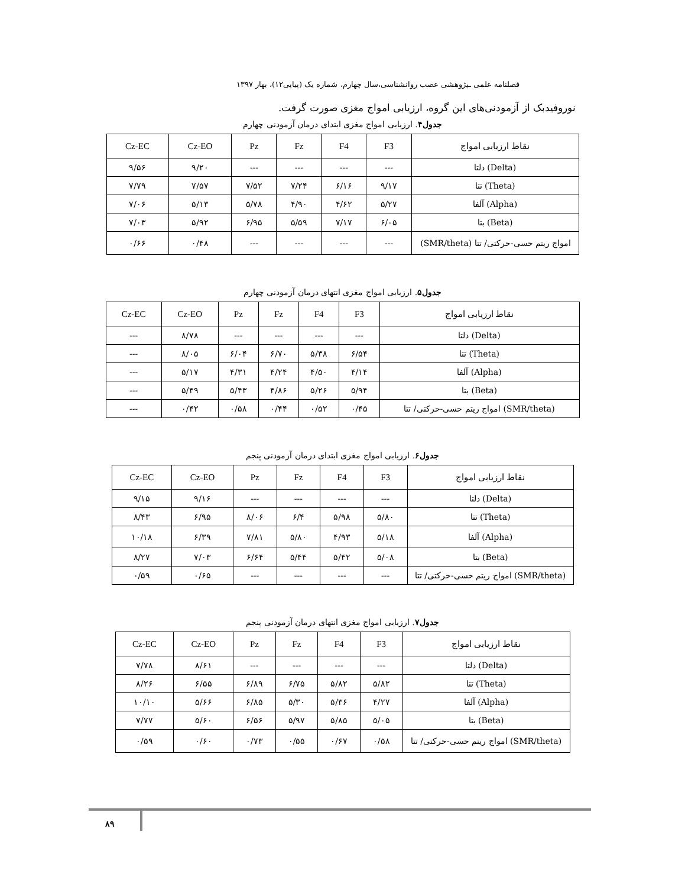فصلنامه علمی ـپژوهشی عصب روانشناسی،سال چهارم، شماره یک (پیاپی۱۲)، بهار ۱۳۹۷
نوروفیدبک از آزمودنی‌های این گروه، ارزیابی امواج مغزی صورت گرفت.
جدول۴. ارزیابی امواج مغزی ابتدای درمان آزمودنی چهارم
| Cz-EC | Cz-EO | Pz | Fz | F4 | F3 | نقاط ارزیابی امواج |
| --- | --- | --- | --- | --- | --- | --- |
| ۹/۵۶ | ۹/۲۰ | --- | --- | --- | --- | دلتا (Delta) |
| ۷/۷۹ | ۷/۵۷ | ۷/۵۲ | ۷/۲۴ | ۶/۱۶ | ۹/۱۷ | تتا (Theta) |
| ۷/۰۶ | ۵/۱۳ | ۵/۷۸ | ۴/۹۰ | ۴/۶۲ | ۵/۲۷ | آلفا (Alpha) |
| ۷/۰۳ | ۵/۹۲ | ۶/۹۵ | ۵/۵۹ | ۷/۱۷ | ۶/۰۵ | بتا (Beta) |
| ۰/۶۶ | ۰/۴۸ | --- | --- | --- | --- | امواج ریتم حسی-حرکتی/ تتا (SMR/theta) |
جدول۵. ارزیابی امواج مغزی انتهای درمان آزمودنی چهارم
| Cz-EC | Cz-EO | Pz | Fz | F4 | F3 | نقاط ارزیابی امواج |
| --- | --- | --- | --- | --- | --- | --- |
| --- | ۸/۷۸ | --- | --- | --- | --- | دلتا (Delta) |
| --- | ۸/۰۵ | ۶/۰۴ | ۶/۷۰ | ۵/۳۸ | ۶/۵۴ | تتا (Theta) |
| --- | ۵/۱۷ | ۴/۳۱ | ۴/۲۴ | ۴/۵۰ | ۴/۱۴ | آلفا (Alpha) |
| --- | ۵/۴۹ | ۵/۴۳ | ۴/۸۶ | ۵/۲۶ | ۵/۹۴ | بتا (Beta) |
| --- | ۰/۴۲ | ۰/۵۸ | ۰/۴۴ | ۰/۵۲ | ۰/۴۵ | امواج ریتم حسی-حرکتی/ تتا (SMR/theta) |
جدول۶. ارزیابی امواج مغزی ابتدای درمان آزمودنی پنجم
| Cz-EC | Cz-EO | Pz | Fz | F4 | F3 | نقاط ارزیابی امواج |
| --- | --- | --- | --- | --- | --- | --- |
| ۹/۱۵ | ۹/۱۶ | --- | --- | --- | --- | دلتا (Delta) |
| ۸/۴۳ | ۶/۹۵ | ۸/۰۶ | ۶/۴ | ۵/۹۸ | ۵/۸۰ | تتا (Theta) |
| ۱۰/۱۸ | ۶/۳۹ | ۷/۸۱ | ۵/۸۰ | ۴/۹۳ | ۵/۱۸ | آلفا (Alpha) |
| ۸/۲۷ | ۷/۰۳ | ۶/۶۴ | ۵/۴۴ | ۵/۴۲ | ۵/۰۸ | بتا (Beta) |
| ۰/۵۹ | ۰/۶۵ | --- | --- | --- | --- | امواج ریتم حسی-حرکتی/ تتا (SMR/theta) |
جدول۷. ارزیابی امواج مغزی انتهای درمان آزمودنی پنجم
| Cz-EC | Cz-EO | Pz | Fz | F4 | F3 | نقاط ارزیابی امواج |
| --- | --- | --- | --- | --- | --- | --- |
| ۷/۷۸ | ۸/۶۱ | --- | --- | --- | --- | دلتا (Delta) |
| ۸/۲۶ | ۶/۵۵ | ۶/۸۹ | ۶/۷۵ | ۵/۸۲ | ۵/۸۲ | تتا (Theta) |
| ۱۰/۱۰ | ۵/۶۶ | ۶/۸۵ | ۵/۳۰ | ۵/۳۶ | ۴/۲۷ | آلفا (Alpha) |
| ۷/۷۷ | ۵/۶۰ | ۶/۵۶ | ۵/۹۷ | ۵/۸۵ | ۵/۰۵ | بتا (Beta) |
| ۰/۵۹ | ۰/۶۰ | ۰/۷۳ | ۰/۵۵ | ۰/۶۷ | ۰/۵۸ | امواج ریتم حسی-حرکتی/ تتا (SMR/theta) |
۸۹